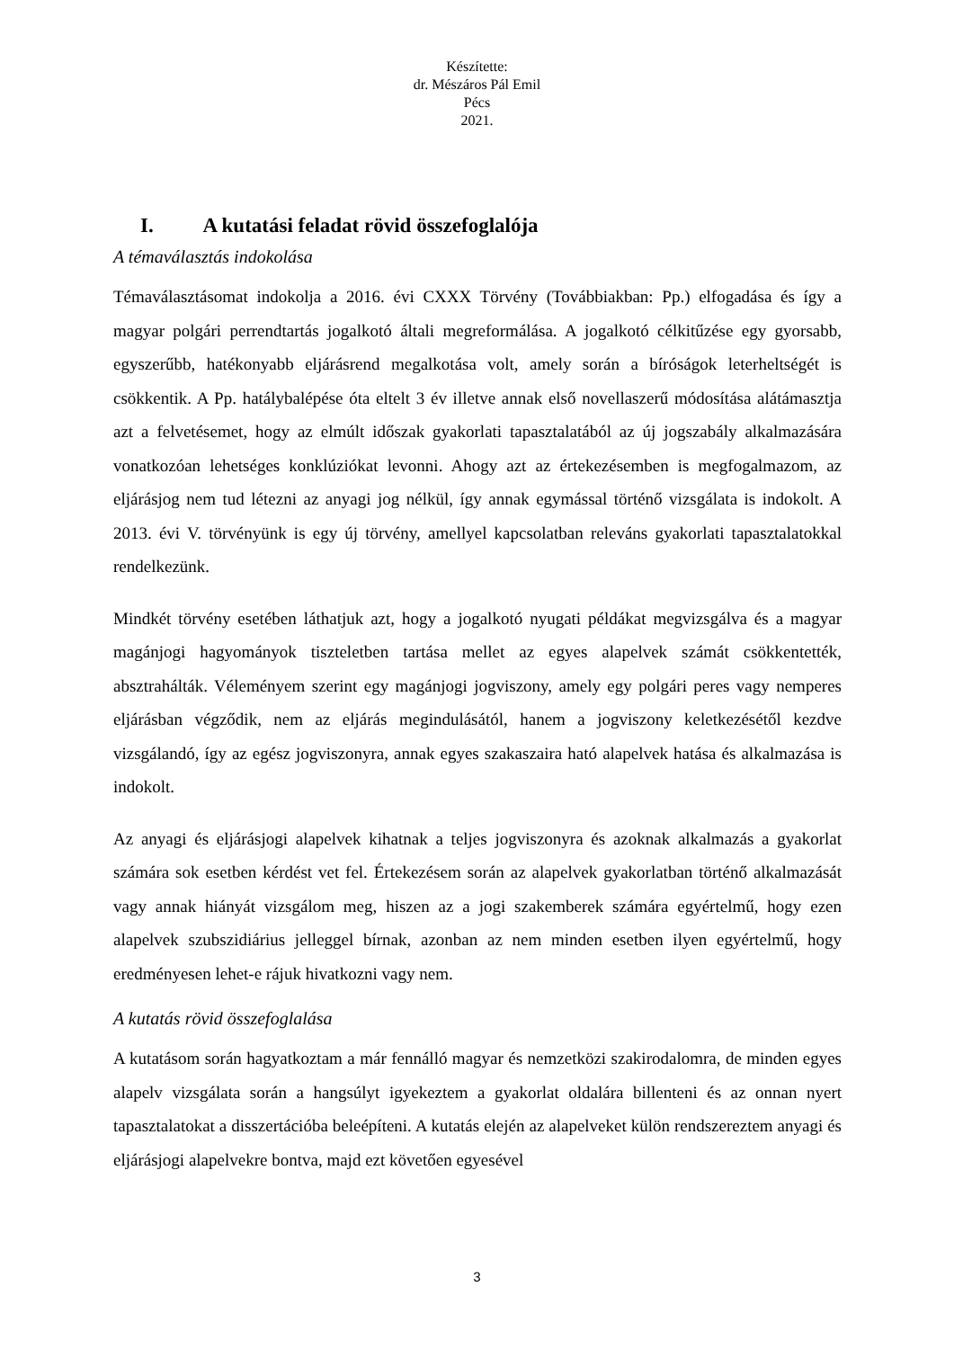Készítette:
dr. Mészáros Pál Emil
Pécs
2021.
I. A kutatási feladat rövid összefoglalója
A témaválasztás indokolása
Témaválasztásomat indokolja a 2016. évi CXXX Törvény (Továbbiakban: Pp.) elfogadása és így a magyar polgári perrendtartás jogalkotó általi megreformálása. A jogalkotó célkitűzése egy gyorsabb, egyszerűbb, hatékonyabb eljárásrend megalkotása volt, amely során a bíróságok leterheltségét is csökkentik. A Pp. hatálybalépése óta eltelt 3 év illetve annak első novellaszerű módosítása alátámasztja azt a felvetésemet, hogy az elmúlt időszak gyakorlati tapasztalatából az új jogszabály alkalmazására vonatkozóan lehetséges konklúziókat levonni. Ahogy azt az értekezésemben is megfogalmazom, az eljárásjog nem tud létezni az anyagi jog nélkül, így annak egymással történő vizsgálata is indokolt. A 2013. évi V. törvényünk is egy új törvény, amellyel kapcsolatban releváns gyakorlati tapasztalatokkal rendelkezünk.
Mindkét törvény esetében láthatjuk azt, hogy a jogalkotó nyugati példákat megvizsgálva és a magyar magánjogi hagyományok tiszteletben tartása mellet az egyes alapelvek számát csökkentették, absztrahálták. Véleményem szerint egy magánjogi jogviszony, amely egy polgári peres vagy nemperes eljárásban végződik, nem az eljárás megindulásától, hanem a jogviszony keletkezésétől kezdve vizsgálandó, így az egész jogviszonyra, annak egyes szakaszaira ható alapelvek hatása és alkalmazása is indokolt.
Az anyagi és eljárásjogi alapelvek kihatnak a teljes jogviszonyra és azoknak alkalmazás a gyakorlat számára sok esetben kérdést vet fel. Értekezésem során az alapelvek gyakorlatban történő alkalmazását vagy annak hiányát vizsgálom meg, hiszen az a jogi szakemberek számára egyértelmű, hogy ezen alapelvek szubszidiárius jelleggel bírnak, azonban az nem minden esetben ilyen egyértelmű, hogy eredményesen lehet-e rájuk hivatkozni vagy nem.
A kutatás rövid összefoglalása
A kutatásom során hagyatkoztam a már fennálló magyar és nemzetközi szakirodalomra, de minden egyes alapelv vizsgálata során a hangsúlyt igyekeztem a gyakorlat oldalára billenteni és az onnan nyert tapasztalatokat a disszertációba beleépíteni. A kutatás elején az alapelveket külön rendszereztem anyagi és eljárásjogi alapelvekre bontva, majd ezt követően egyesével
3